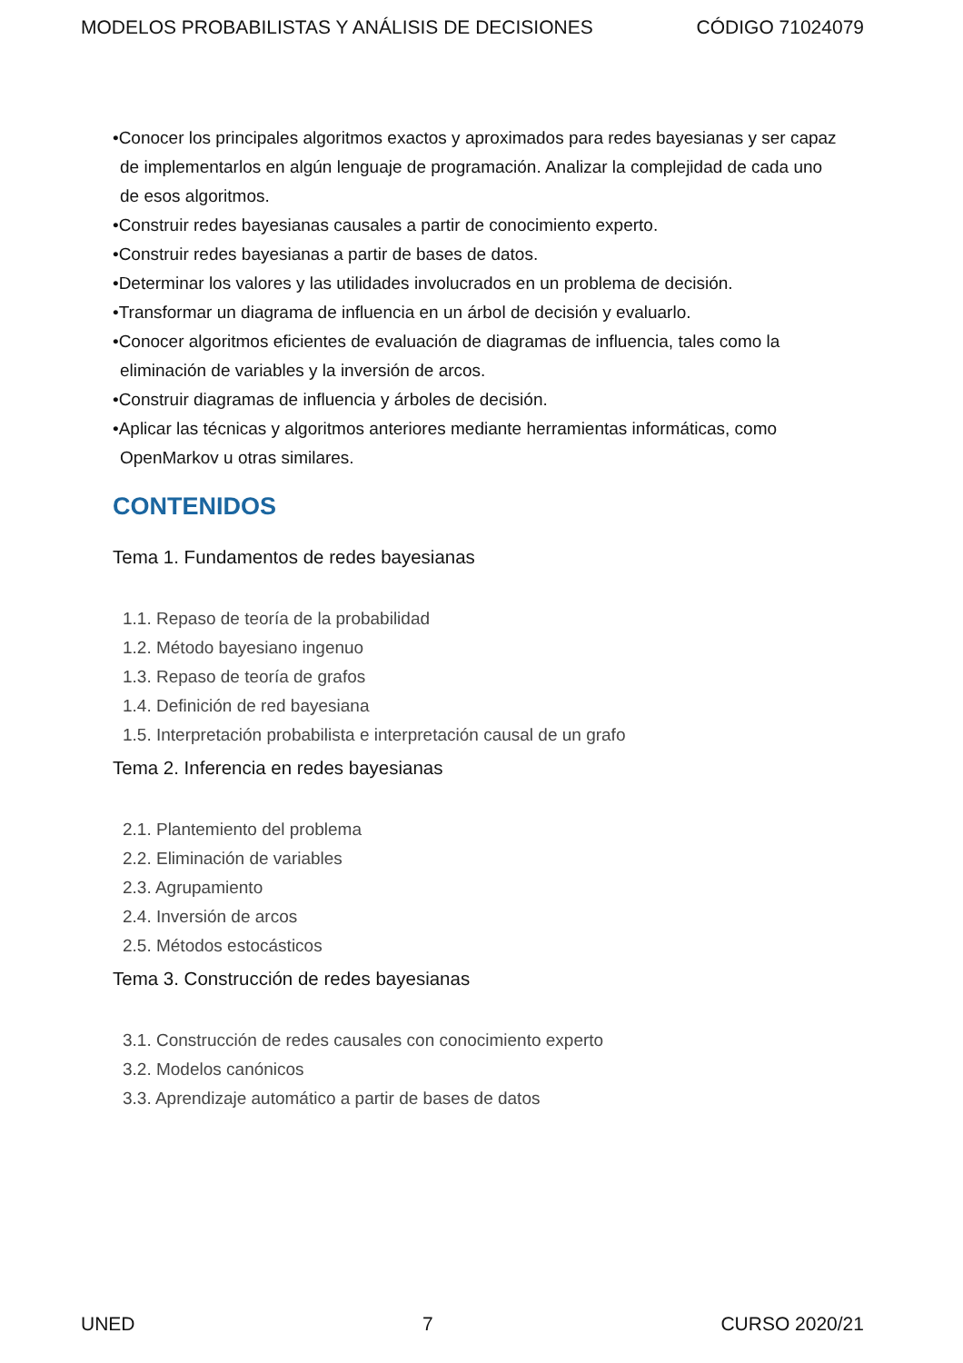MODELOS PROBABILISTAS Y ANÁLISIS DE DECISIONES CÓDIGO 71024079
•Conocer los principales algoritmos exactos y aproximados para redes bayesianas y ser capaz de implementarlos en algún lenguaje de programación. Analizar la complejidad de cada uno de esos algoritmos.
•Construir redes bayesianas causales a partir de conocimiento experto.
•Construir redes bayesianas a partir de bases de datos.
•Determinar los valores y las utilidades involucrados en un problema de decisión.
•Transformar un diagrama de influencia en un árbol de decisión y evaluarlo.
•Conocer algoritmos eficientes de evaluación de diagramas de influencia, tales como la eliminación de variables y la inversión de arcos.
•Construir diagramas de influencia y árboles de decisión.
•Aplicar las técnicas y algoritmos anteriores mediante herramientas informáticas, como OpenMarkov u otras similares.
CONTENIDOS
Tema 1. Fundamentos de redes bayesianas
1.1. Repaso de teoría de la probabilidad
1.2. Método bayesiano ingenuo
1.3. Repaso de teoría de grafos
1.4. Definición de red bayesiana
1.5. Interpretación probabilista e interpretación causal de un grafo
Tema 2. Inferencia en redes bayesianas
2.1. Plantemiento del problema
2.2. Eliminación de variables
2.3. Agrupamiento
2.4. Inversión de arcos
2.5. Métodos estocásticos
Tema 3. Construcción de redes bayesianas
3.1. Construcción de redes causales con conocimiento experto
3.2. Modelos canónicos
3.3. Aprendizaje automático a partir de bases de datos
UNED 7 CURSO 2020/21